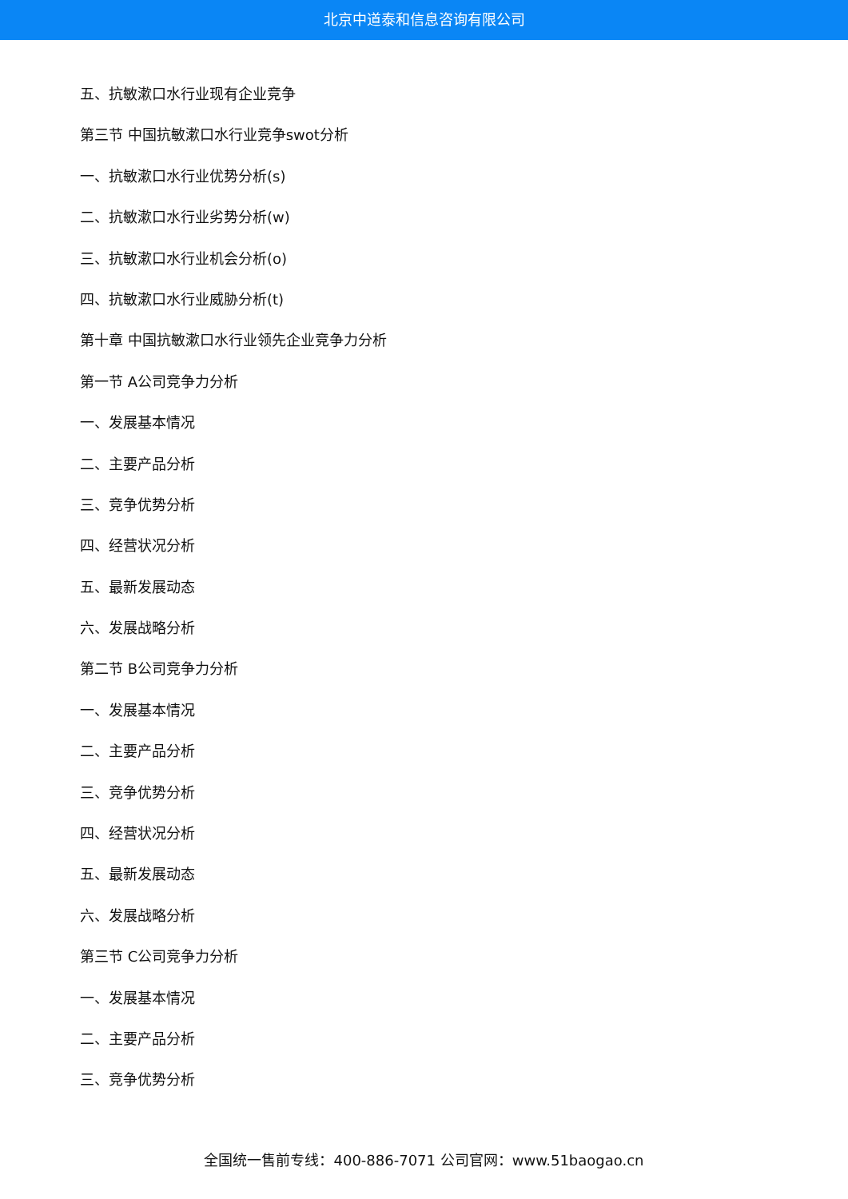北京中道泰和信息咨询有限公司
五、抗敏漱口水行业现有企业竞争
第三节 中国抗敏漱口水行业竞争swot分析
一、抗敏漱口水行业优势分析(s)
二、抗敏漱口水行业劣势分析(w)
三、抗敏漱口水行业机会分析(o)
四、抗敏漱口水行业威胁分析(t)
第十章 中国抗敏漱口水行业领先企业竞争力分析
第一节 A公司竞争力分析
一、发展基本情况
二、主要产品分析
三、竞争优势分析
四、经营状况分析
五、最新发展动态
六、发展战略分析
第二节 B公司竞争力分析
一、发展基本情况
二、主要产品分析
三、竞争优势分析
四、经营状况分析
五、最新发展动态
六、发展战略分析
第三节 C公司竞争力分析
一、发展基本情况
二、主要产品分析
三、竞争优势分析
全国统一售前专线：400-886-7071 公司官网：www.51baogao.cn